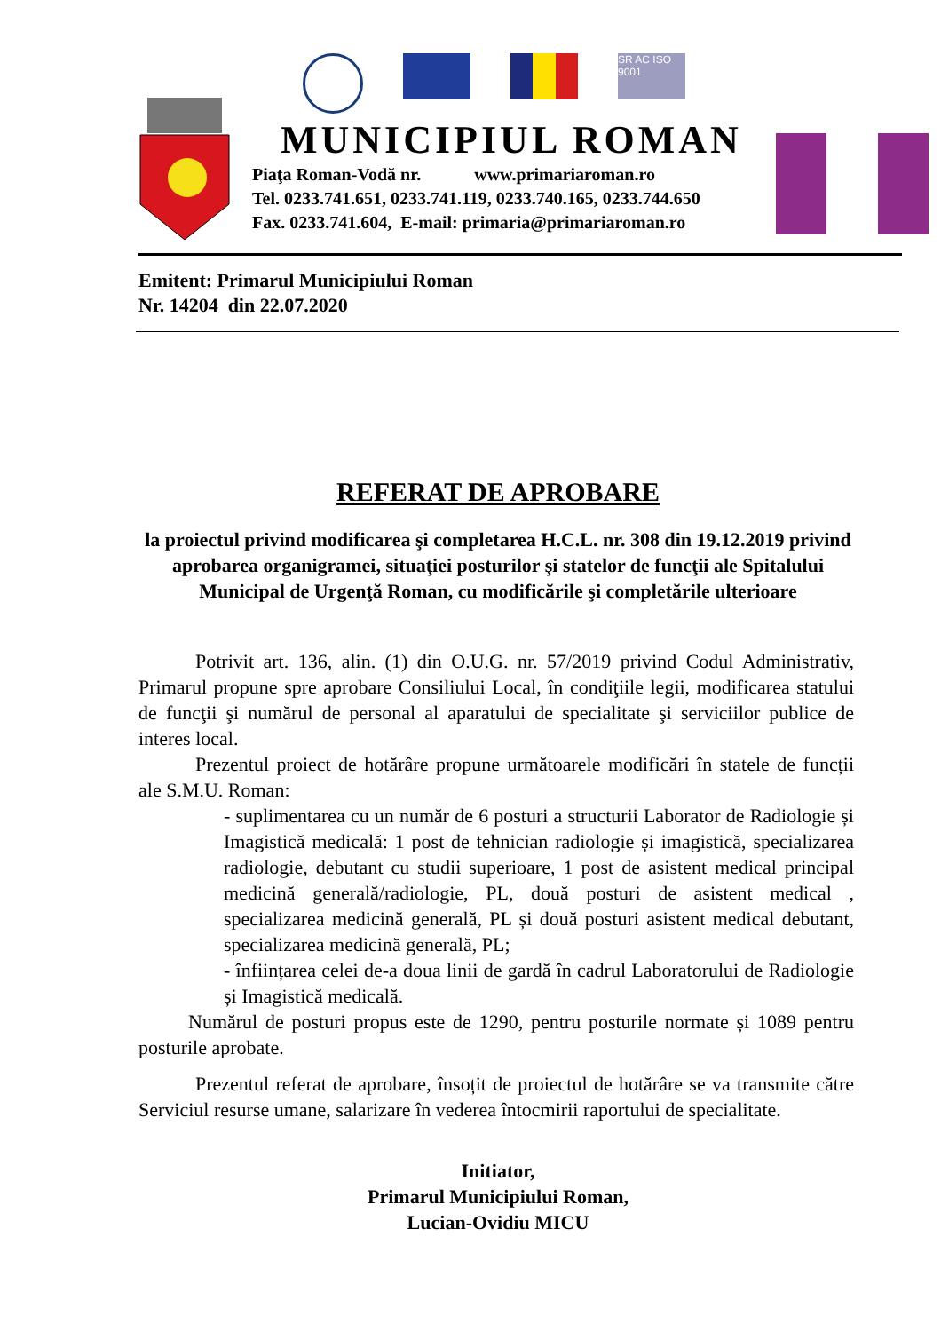SR AC ISO 9001
MUNICIPIUL ROMAN
Piaţa Roman-Vodă nr. www.primariaroman.ro
Tel. 0233.741.651, 0233.741.119, 0233.740.165, 0233.744.650
Fax. 0233.741.604, E-mail: primaria@primariaroman.ro
Emitent: Primarul Municipiului Roman
Nr. 14204 din 22.07.2020
REFERAT DE APROBARE
la proiectul privind modificarea şi completarea H.C.L. nr. 308 din 19.12.2019 privind aprobarea organigramei, situaţiei posturilor şi statelor de funcţii ale Spitalului Municipal de Urgenţă Roman, cu modificările şi completările ulterioare
Potrivit art. 136, alin. (1) din O.U.G. nr. 57/2019 privind Codul Administrativ, Primarul propune spre aprobare Consiliului Local, în condiţiile legii, modificarea statului de funcţii şi numărul de personal al aparatului de specialitate şi serviciilor publice de interes local.
Prezentul proiect de hotărâre propune următoarele modificări în statele de funcții ale S.M.U. Roman:
- suplimentarea cu un număr de 6 posturi a structurii Laborator de Radiologie și Imagistică medicală: 1 post de tehnician radiologie și imagistică, specializarea radiologie, debutant cu studii superioare, 1 post de asistent medical principal medicină generală/radiologie, PL, două posturi de asistent medical , specializarea medicină generală, PL și două posturi asistent medical debutant, specializarea medicină generală, PL;
- înființarea celei de-a doua linii de gardă în cadrul Laboratorului de Radiologie și Imagistică medicală.
Numărul de posturi propus este de 1290, pentru posturile normate și 1089 pentru posturile aprobate.
Prezentul referat de aprobare, însoțit de proiectul de hotărâre se va transmite către Serviciul resurse umane, salarizare în vederea întocmirii raportului de specialitate.
Initiator,
Primarul Municipiului Roman,
Lucian-Ovidiu MICU